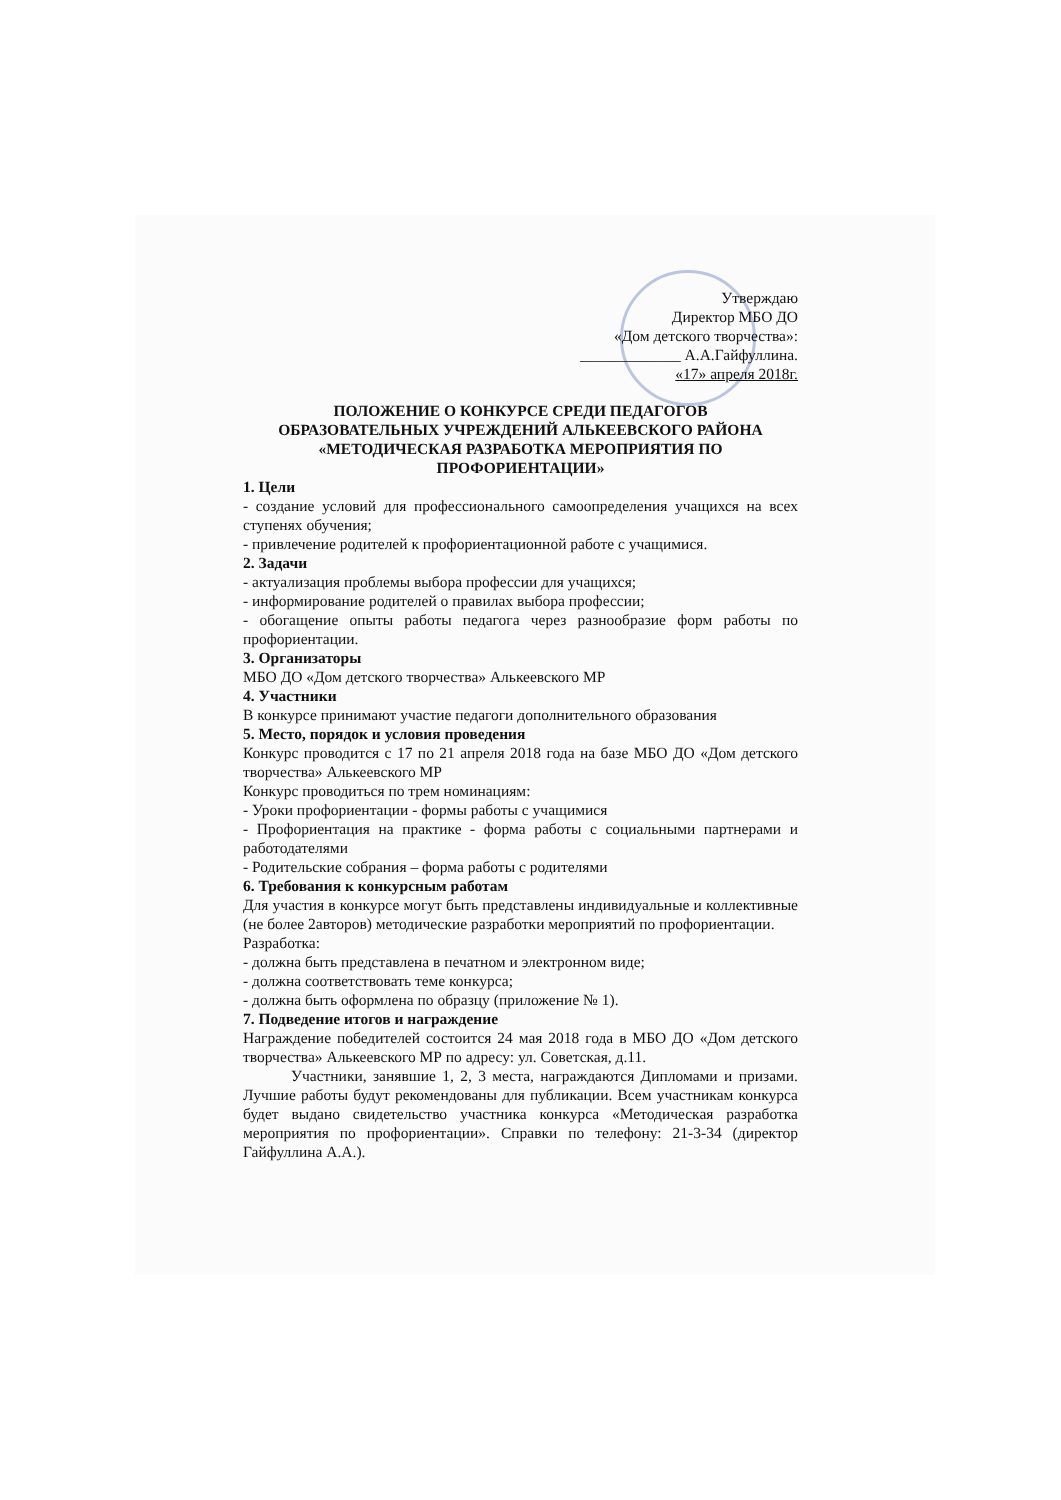Утверждаю
Директор МБО ДО
«Дом детского творчества»:
_____________ А.А.Гайфуллина.
«17» апреля 2018г.
ПОЛОЖЕНИЕ О КОНКУРСЕ СРЕДИ ПЕДАГОГОВ
ОБРАЗОВАТЕЛЬНЫХ УЧРЕЖДЕНИЙ АЛЬКЕЕВСКОГО РАЙОНА
«МЕТОДИЧЕСКАЯ РАЗРАБОТКА МЕРОПРИЯТИЯ ПО
ПРОФОРИЕНТАЦИИ»
1. Цели
- создание условий для профессионального самоопределения учащихся на всех ступенях обучения;
- привлечение родителей к профориентационной работе с учащимися.
2. Задачи
- актуализация проблемы выбора профессии для учащихся;
- информирование родителей о правилах выбора профессии;
- обогащение опыты работы педагога через разнообразие форм работы по профориентации.
3. Организаторы
МБО ДО «Дом детского творчества» Алькеевского МР
4. Участники
В конкурсе принимают участие педагоги дополнительного образования
5. Место, порядок и условия проведения
Конкурс проводится с 17 по 21 апреля 2018 года на базе МБО ДО «Дом детского творчества» Алькеевского МР
Конкурс проводиться по трем номинациям:
- Уроки профориентации - формы работы с учащимися
- Профориентация на практике - форма работы с социальными партнерами и работодателями
- Родительские собрания – форма работы с родителями
6. Требования к конкурсным работам
Для участия в конкурсе могут быть представлены индивидуальные и коллективные (не более 2авторов) методические разработки мероприятий по профориентации.
Разработка:
- должна быть представлена в печатном и электронном виде;
- должна соответствовать теме конкурса;
- должна быть оформлена по образцу (приложение № 1).
7. Подведение итогов и награждение
Награждение победителей состоится 24 мая 2018 года в МБО ДО «Дом детского творчества» Алькеевского МР по адресу: ул. Советская, д.11.
Участники, занявшие 1, 2, 3 места, награждаются Дипломами и призами. Лучшие работы будут рекомендованы для публикации. Всем участникам конкурса будет выдано свидетельство участника конкурса «Методическая разработка мероприятия по профориентации». Справки по телефону: 21-3-34 (директор Гайфуллина А.А.).